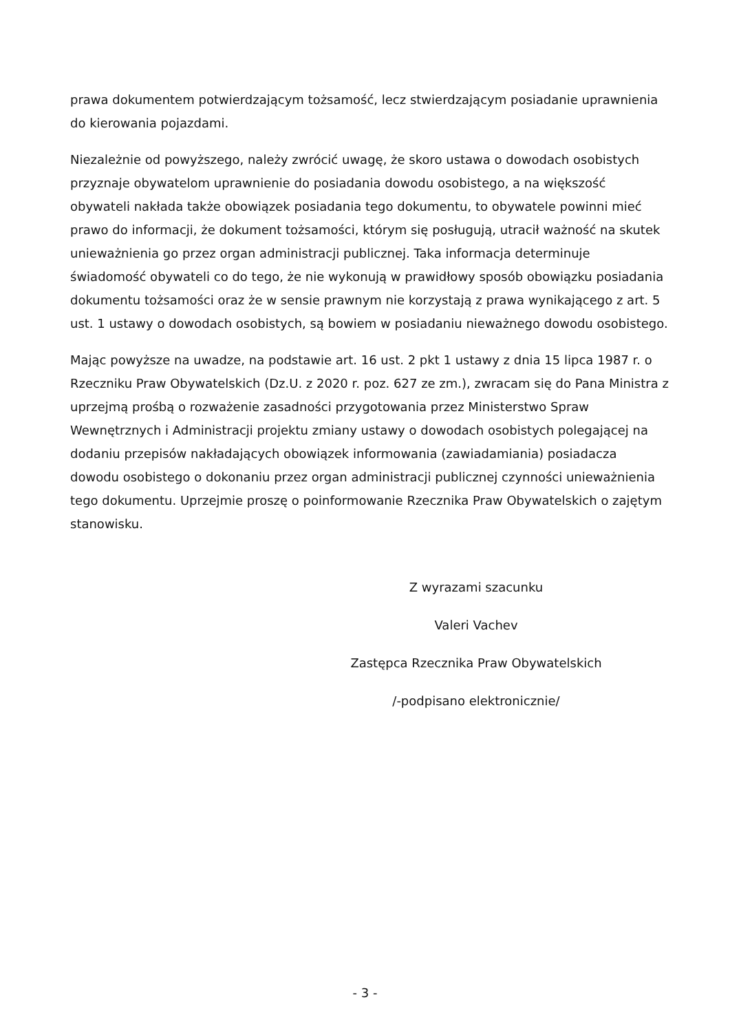prawa dokumentem potwierdzającym tożsamość, lecz stwierdzającym posiadanie uprawnienia do kierowania pojazdami.
Niezależnie od powyższego, należy zwrócić uwagę, że skoro ustawa o dowodach osobistych przyznaje obywatelom uprawnienie do posiadania dowodu osobistego, a na większość obywateli nakłada także obowiązek posiadania tego dokumentu, to obywatele powinni mieć prawo do informacji, że dokument tożsamości, którym się posługują, utracił ważność na skutek unieważnienia go przez organ administracji publicznej. Taka informacja determinuje świadomość obywateli co do tego, że nie wykonują w prawidłowy sposób obowiązku posiadania dokumentu tożsamości oraz że w sensie prawnym nie korzystają z prawa wynikającego z art. 5 ust. 1 ustawy o dowodach osobistych, są bowiem w posiadaniu nieważnego dowodu osobistego.
Mając powyższe na uwadze, na podstawie art. 16 ust. 2 pkt 1 ustawy z dnia 15 lipca 1987 r. o Rzeczniku Praw Obywatelskich (Dz.U. z 2020 r. poz. 627 ze zm.), zwracam się do Pana Ministra z uprzejmą prośbą o rozważenie zasadności przygotowania przez Ministerstwo Spraw Wewnętrznych i Administracji projektu zmiany ustawy o dowodach osobistych polegającej na dodaniu przepisów nakładających obowiązek informowania (zawiadamiania) posiadacza dowodu osobistego o dokonaniu przez organ administracji publicznej czynności unieważnienia tego dokumentu. Uprzejmie proszę o poinformowanie Rzecznika Praw Obywatelskich o zajętym stanowisku.
Z wyrazami szacunku
Valeri Vachev
Zastępca Rzecznika Praw Obywatelskich
/-podpisano elektronicznie/
- 3 -